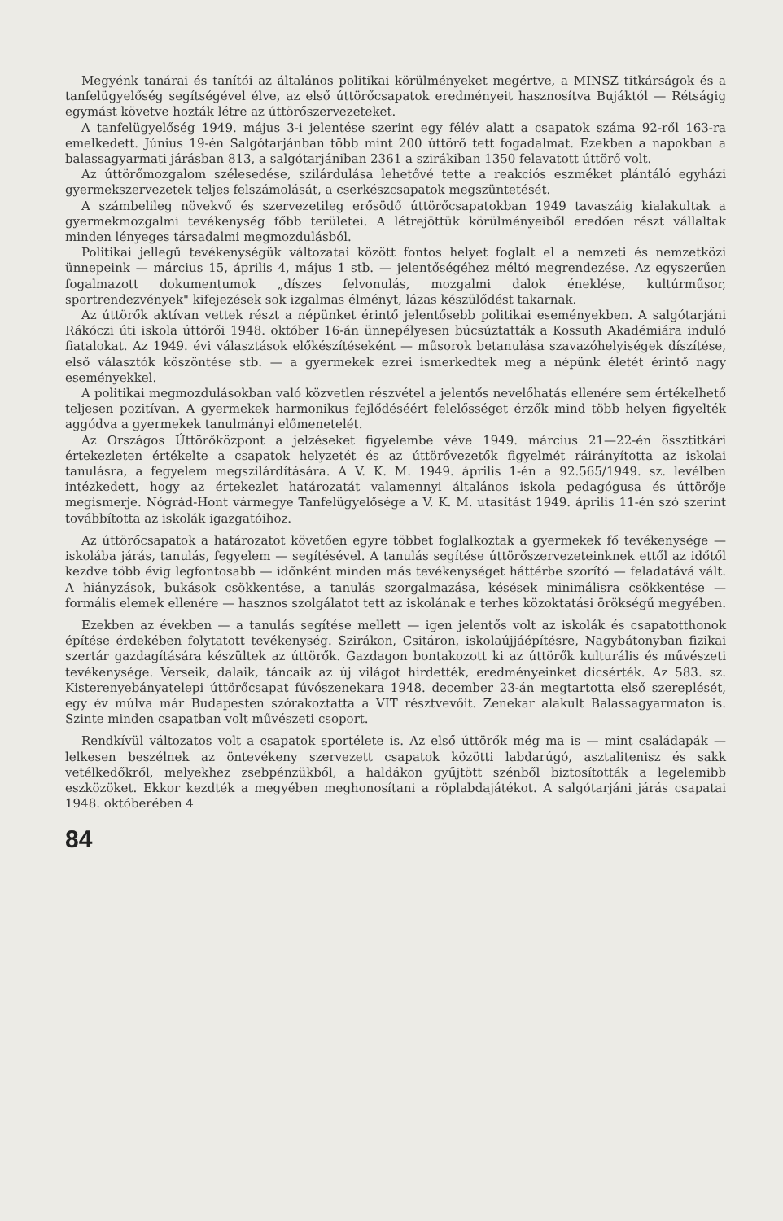Megyénk tanárai és tanítói az általános politikai körülményeket megértve, a MINSZ titkárságok és a tanfelügyelőség segítségével élve, az első úttörőcsapatok eredményeit hasznosítva Bujáktól — Rétságig egymást követve hozták létre az úttörőszervezeteket.
A tanfelügyelőség 1949. május 3-i jelentése szerint egy félév alatt a csapatok száma 92-ről 163-ra emelkedett. Június 19-én Salgótarjánban több mint 200 úttörő tett fogadalmat. Ezekben a napokban a balassagyarmati járásban 813, a salgótarjániban 2361 a szirákiban 1350 felavatott úttörő volt.
Az úttörőmozgalom szélesedése, szilárdulása lehetővé tette a reakciós eszméket plántáló egyházi gyermekszervezetek teljes felszámolását, a cserkészcsapatok megszüntetését.
A számbelileg növekvő és szervezetileg erősödő úttörőcsapatokban 1949 tavaszáig kialakultak a gyermekmozgalmi tevékenység főbb területei. A létrejöttük körülményeiből eredően részt vállaltak minden lényeges társadalmi megmozdulásból.
Politikai jellegű tevékenységük változatai között fontos helyet foglalt el a nemzeti és nemzetközi ünnepeink — március 15, április 4, május 1 stb. — jelentőségéhez méltó megrendezése. Az egyszerűen fogalmazott dokumentumok „díszes felvonulás, mozgalmi dalok éneklése, kultúrműsor, sportrendezvények" kifejezések sok izgalmas élményt, lázas készülődést takarnak.
Az úttörők aktívan vettek részt a népünket érintő jelentősebb politikai eseményekben. A salgótarjáni Rákóczi úti iskola úttörői 1948. október 16-án ünnepélyesen búcsúztatták a Kossuth Akadémiára induló fiatalokat. Az 1949. évi választások előkészítéseként — műsorok betanulása szavazóhelyiségek díszítése, első választók köszöntése stb. — a gyermekek ezrei ismerkedtek meg a népünk életét érintő nagy eseményekkel.
A politikai megmozdulásokban való közvetlen részvétel a jelentős nevelőhatás ellenére sem értékelhető teljesen pozitívan. A gyermekek harmonikus fejlődéséért felelősséget érzők mind több helyen figyelték aggódva a gyermekek tanulmányi előmenetelét.
Az Országos Úttörőközpont a jelzéseket figyelembe véve 1949. március 21—22-én össztitkári értekezleten értékelte a csapatok helyzetét és az úttörővezetők figyelmét ráirányította az iskolai tanulásra, a fegyelem megszilárdítására. A V. K. M. 1949. április 1-én a 92.565/1949. sz. levélben intézkedett, hogy az értekezlet határozatát valamennyi általános iskola pedagógusa és úttörője megismerje. Nógrád-Hont vármegye Tanfelügyelősége a V. K. M. utasítást 1949. április 11-én szó szerint továbbította az iskolák igazgatóihoz.
Az úttörőcsapatok a határozatot követően egyre többet foglalkoztak a gyermekek fő tevékenysége — iskolába járás, tanulás, fegyelem — segítésével. A tanulás segítése úttörőszervezeteinknek ettől az időtől kezdve több évig legfontosabb — időnként minden más tevékenységet háttérbe szorító — feladatává vált. A hiányzások, bukások csökkentése, a tanulás szorgalmazása, késések minimálisra csökkentése — formális elemek ellenére — hasznos szolgálatot tett az iskolának e terhes közoktatási örökségű megyében.
Ezekben az években — a tanulás segítése mellett — igen jelentős volt az iskolák és csapatotthonok építése érdekében folytatott tevékenység. Szirákon, Csitáron, iskolaújjáépítésre, Nagybátonyban fizikai szertár gazdagítására készültek az úttörők. Gazdagon bontakozott ki az úttörők kulturális és művészeti tevékenysége. Verseik, dalaik, táncaik az új világot hirdették, eredményeinket dicsérték. Az 583. sz. Kisterenyebányatelepi úttörőcsapat fúvószenekara 1948. december 23-án megtartotta első szereplését, egy év múlva már Budapesten szórakoztatta a VIT résztvevőit. Zenekar alakult Balassagyarmaton is. Szinte minden csapatban volt művészeti csoport.
Rendkívül változatos volt a csapatok sportélete is. Az első úttörők még ma is — mint családapák — lelkesen beszélnek az öntevékeny szervezett csapatok közötti labdarúgó, asztalitenisz és sakk vetélkedőkről, melyekhez zsebpénzükből, a haldákon gyűjtött szénből biztosították a legelemibb eszközöket. Ekkor kezdték a megyében meghonosítani a röplabdajátékot. A salgótarjáni járás csapatai 1948. októberében 4
84